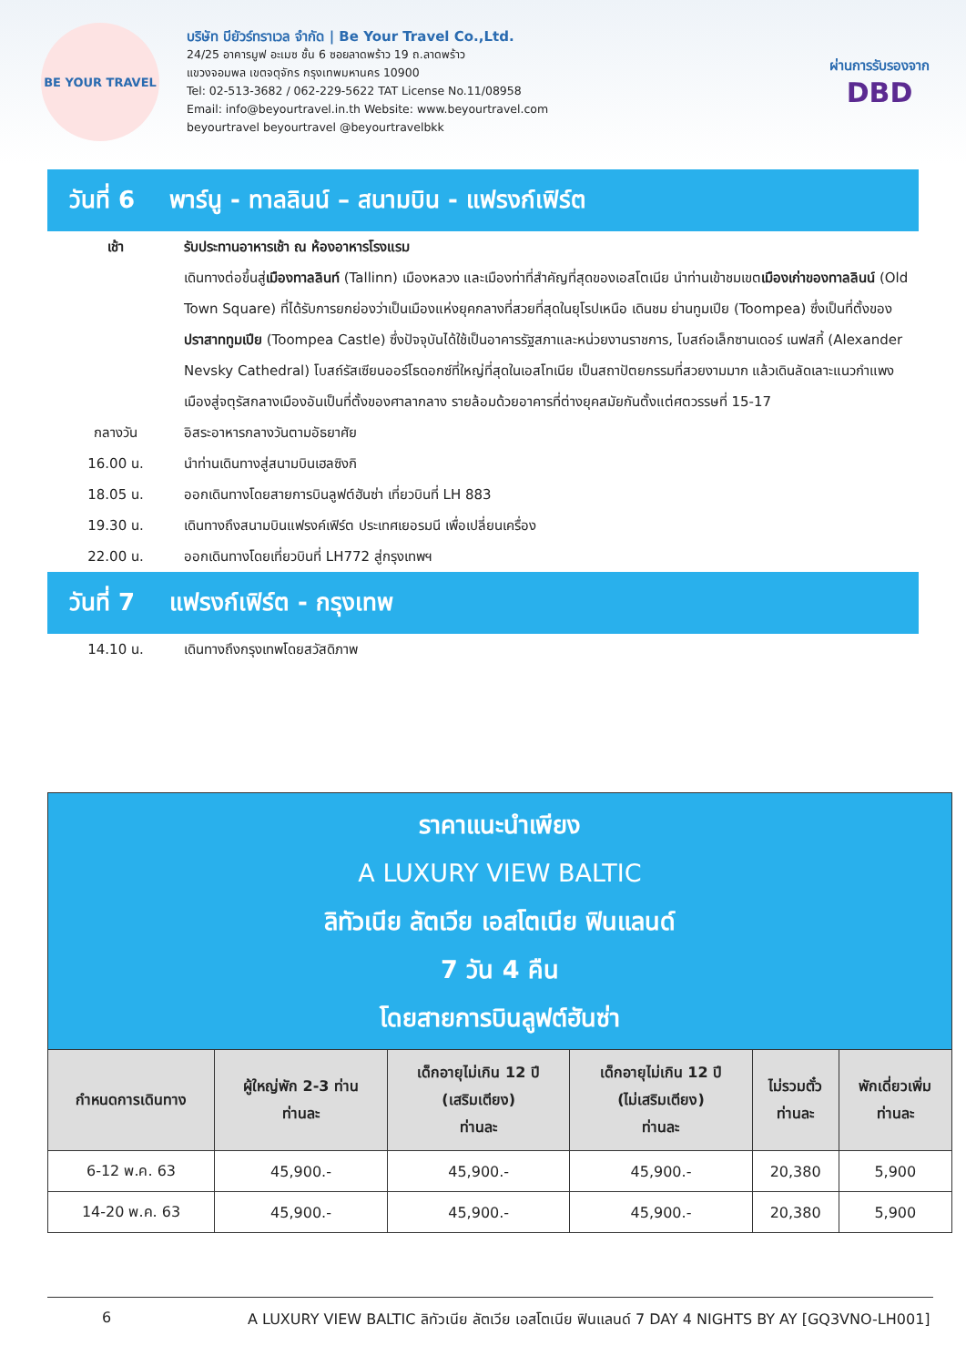BE YOUR TRAVEL
บริษัท บียัวร์ทราเวล จำกัด | Be Your Travel Co.,Ltd.
24/25 อาคารมูฟ อะเมซ ชั้น 6 ซอยลาดพร้าว 19 ถ.ลาดพร้าว
แขวงจอมพล เขตจตุจักร กรุงเทพมหานคร 10900
Tel: 02-513-3682 / 062-229-5622 TAT License No.11/08958
Email: info@beyourtravel.in.th Website: www.beyourtravel.com
beyourtravel beyourtravel @beyourtravelbkk
ผ่านการรับรองจาก
DBD
วันที่ 6 พาร์นู - ทาลลินน์ – สนามบิน - แฟรงก์เฟิร์ต
เช้า รับประทานอาหารเช้า ณ ห้องอาหารโรงแรม
เดินทางต่อขึ้นสู่เมืองทาลลินท์ (Tallinn) เมืองหลวง และเมืองท่าที่สำคัญที่สุดของเอสโตเนีย นำท่านเข้าชมเขตเมืองเก่าของทาลลินน์ (Old Town Square) ที่ได้รับการยกย่องว่าเป็นเมืองแห่งยุคกลางที่สวยที่สุดในยุโรปเหนือ เดินชม ย่านทูมเปีย (Toompea) ซึ่งเป็นที่ตั้งของปราสาททูมเปีย (Toompea Castle) ซึ่งปัจจุบันได้ใช้เป็นอาคารรัฐสภาและหน่วยงานราชการ, โบสถ์อเล็กซานเดอร์ เนฟสกี้ (Alexander Nevsky Cathedral) โบสถ์รัสเซียนออร์โธดอกซ์ที่ใหญ่ที่สุดในเอสโทเนีย เป็นสถาปัตยกรรมที่สวยงามมาก แล้วเดินลัดเลาะแนวกำแพงเมืองสู่จตุรัสกลางเมืองอันเป็นที่ตั้งของศาลากลาง รายล้อมด้วยอาคารที่ต่างยุคสมัยกันตั้งแต่ศตวรรษที่ 15-17
กลางวัน อิสระอาหารกลางวันตามอัธยาศัย
16.00 น. นำท่านเดินทางสู่สนามบินเฮลซิงกิ
18.05 น. ออกเดินทางโดยสายการบินลูฟต์ฮันซ่า เที่ยวบินที่ LH 883
19.30 น. เดินทางถึงสนามบินแฟรงค์เฟิร์ต ประเทศเยอรมนี เพื่อเปลี่ยนเครื่อง
22.00 น. ออกเดินทางโดยเที่ยวบินที่ LH772 สู่กรุงเทพฯ
วันที่ 7 แฟรงก์เฟิร์ต - กรุงเทพ
14.10 น. เดินทางถึงกรุงเทพโดยสวัสดิภาพ
ราคาแนะนำเพียง
A LUXURY VIEW BALTIC
ลิทัวเนีย ลัตเวีย เอสโตเนีย ฟินแลนด์
7 วัน 4 คืน
โดยสายการบินลูฟต์ฮันซ่า
| กำหนดการเดินทาง | ผู้ใหญ่พัก 2-3 ท่าน ท่านละ | เด็กอายุไม่เกิน 12 ปี (เสริมเตียง) ท่านละ | เด็กอายุไม่เกิน 12 ปี (ไม่เสริมเตียง) ท่านละ | ไม่รวมตั๋ว ท่านละ | พักเดี่ยวเพิ่ม ท่านละ |
| --- | --- | --- | --- | --- | --- |
| 6-12 พ.ค. 63 | 45,900.- | 45,900.- | 45,900.- | 20,380 | 5,900 |
| 14-20 พ.ค. 63 | 45,900.- | 45,900.- | 45,900.- | 20,380 | 5,900 |
6 A LUXURY VIEW BALTIC ลิทัวเนีย ลัตเวีย เอสโตเนีย ฟินแลนด์ 7 DAY 4 NIGHTS BY AY [GQ3VNO-LH001]